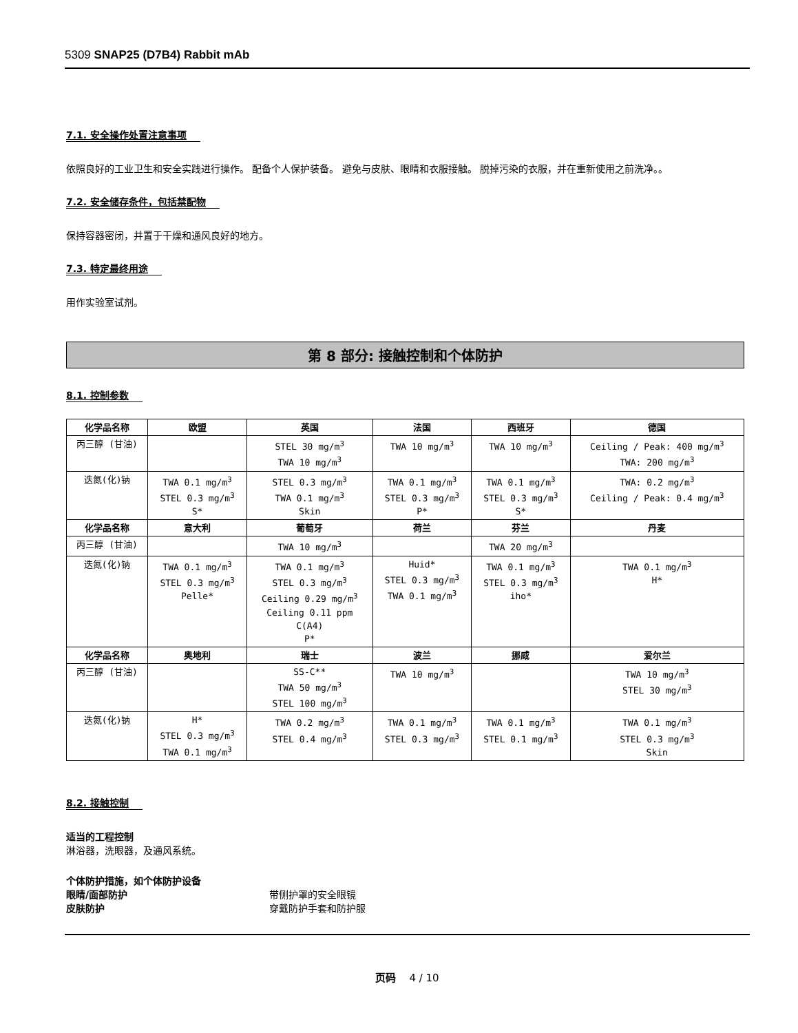5309 SNAP25 (D7B4) Rabbit mAb
7.1. 安全操作处置注意事项
依照良好的工业卫生和安全实践进行操作。 配备个人保护装备。 避免与皮肤、眼睛和衣服接触。 脱掉污染的衣服，并在重新使用之前洗净。。
7.2. 安全储存条件，包括禁配物
保持容器密闭，并置于干燥和通风良好的地方。
7.3. 特定最终用途
用作实验室试剂。
第 8 部分: 接触控制和个体防护
8.1. 控制参数
| 化学品名称 | 欧盟 | 英国 | 法国 | 西班牙 | 德国 |
| --- | --- | --- | --- | --- | --- |
| 丙三醇 (甘油) | | STEL 30 mg/m<sup>3</sup> TWA 10 mg/m<sup>3</sup> | TWA 10 mg/m<sup>3</sup> | TWA 10 mg/m<sup>3</sup> | Ceiling / Peak: 400 mg/m<sup>3</sup> TWA: 200 mg/m<sup>3</sup> |
| 迭氮(化)钠 | TWA 0.1 mg/m<sup>3</sup> STEL 0.3 mg/m<sup>3</sup> S* | STEL 0.3 mg/m<sup>3</sup> TWA 0.1 mg/m<sup>3</sup> Skin | TWA 0.1 mg/m<sup>3</sup> STEL 0.3 mg/m<sup>3</sup> P* | TWA 0.1 mg/m<sup>3</sup> STEL 0.3 mg/m<sup>3</sup> S* | TWA: 0.2 mg/m<sup>3</sup> Ceiling / Peak: 0.4 mg/m<sup>3</sup> |
| 化学品名称 | 意大利 | 葡萄牙 | 荷兰 | 芬兰 | 丹麦 |
| 丙三醇 (甘油) | | TWA 10 mg/m<sup>3</sup> | | TWA 20 mg/m<sup>3</sup> | |
| 迭氮(化)钠 | TWA 0.1 mg/m<sup>3</sup> STEL 0.3 mg/m<sup>3</sup> Pelle* | TWA 0.1 mg/m<sup>3</sup> STEL 0.3 mg/m<sup>3</sup> Ceiling 0.29 mg/m<sup>3</sup> Ceiling 0.11 ppm C(A4) P* | Huid* STEL 0.3 mg/m<sup>3</sup> TWA 0.1 mg/m<sup>3</sup> | TWA 0.1 mg/m<sup>3</sup> STEL 0.3 mg/m<sup>3</sup> iho* | TWA 0.1 mg/m<sup>3</sup> H* |
| 化学品名称 | 奥地利 | 瑞士 | 波兰 | 挪威 | 爱尔兰 |
| 丙三醇 (甘油) | | SS-C** TWA 50 mg/m<sup>3</sup> STEL 100 mg/m<sup>3</sup> | TWA 10 mg/m<sup>3</sup> | | TWA 10 mg/m<sup>3</sup> STEL 30 mg/m<sup>3</sup> |
| 迭氮(化)钠 | H* STEL 0.3 mg/m<sup>3</sup> TWA 0.1 mg/m<sup>3</sup> | TWA 0.2 mg/m<sup>3</sup> STEL 0.4 mg/m<sup>3</sup> | TWA 0.1 mg/m<sup>3</sup> STEL 0.3 mg/m<sup>3</sup> | TWA 0.1 mg/m<sup>3</sup> STEL 0.1 mg/m<sup>3</sup> | TWA 0.1 mg/m<sup>3</sup> STEL 0.3 mg/m<sup>3</sup> Skin |
8.2. 接触控制
适当的工程控制
淋浴器，洗眼器，及通风系统。
个体防护措施，如个体防护设备
眼睛/面部防护 带侧护罩的安全眼镜
皮肤防护 穿戴防护手套和防护服
页码 4 / 10